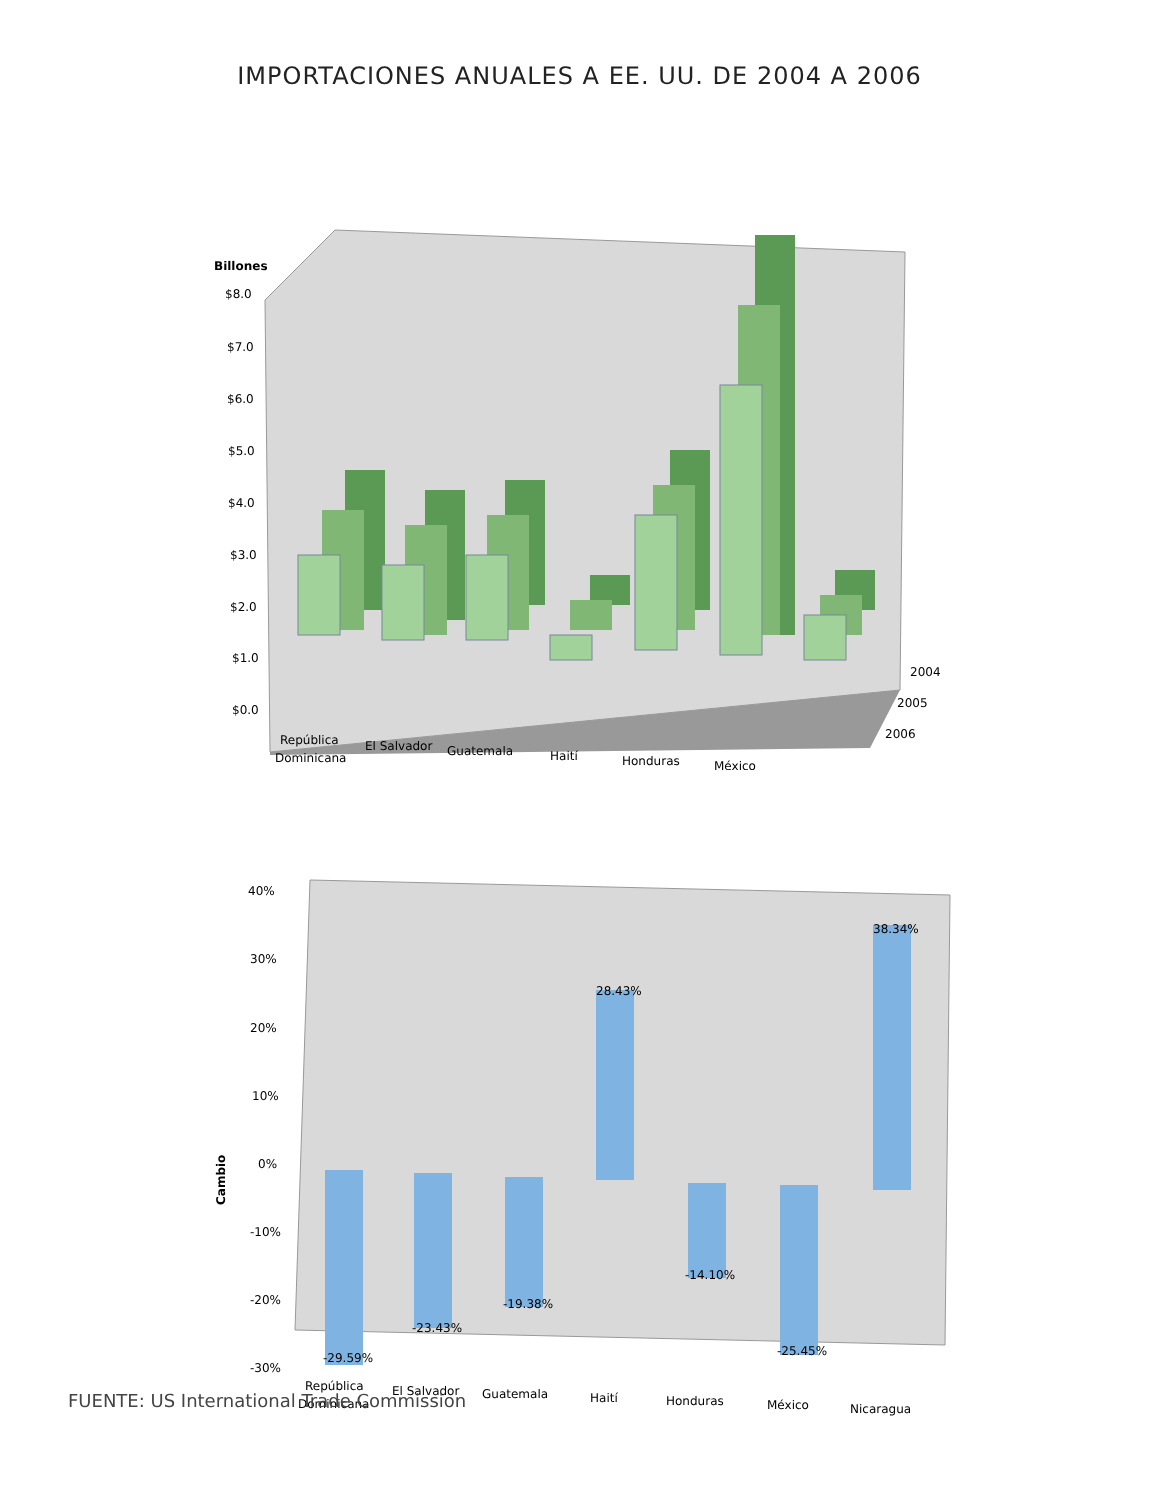IMPORTACIONES ANUALES A EE. UU. DE 2004 A 2006
Billones
$8.0
$7.0
$6.0
$5.0
$4.0
$3.0
$2.0
$1.0
$0.0
2004
2005
2006
República
Dominicana
El Salvador
Guatemala
Haití
Honduras
México
Cambio
40%
30%
20%
10%
0%
-10%
-20%
-30%
República
Dominicana
El Salvador
Guatemala
Haití
Honduras
México
Nicaragua
-29.59%
-23.43%
-19.38%
28.43%
-14.10%
-25.45%
38.34%
FUENTE: US International Trade Commission